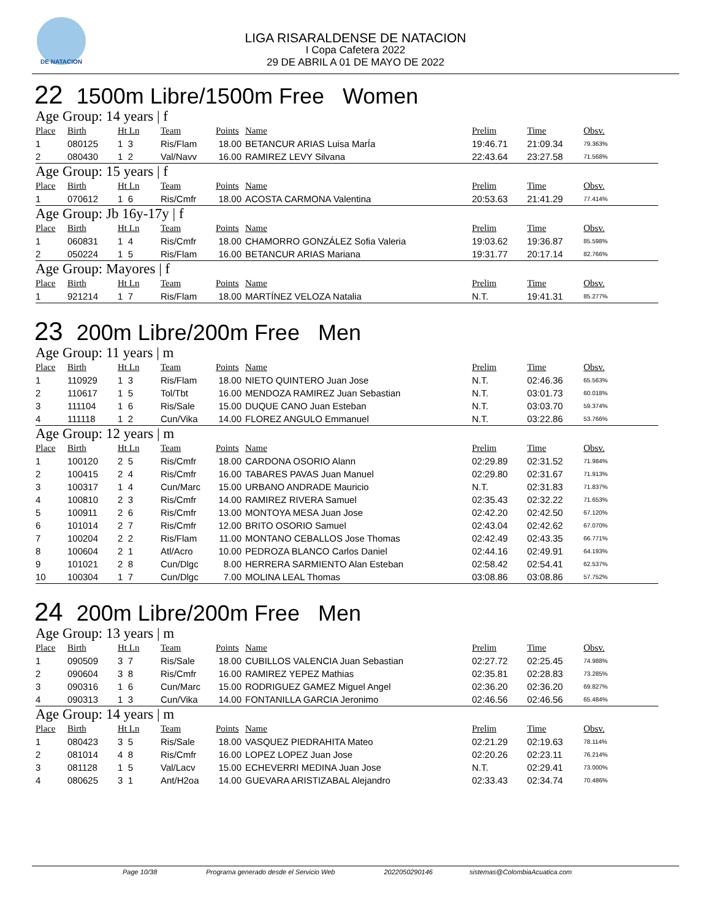DE NATACION
LIGA RISARALDENSE DE NATACION
I Copa Cafetera 2022
29 DE ABRIL A 01 DE MAYO DE 2022
22 1500m Libre/1500m Free Women
Age Group: 14 years | f
| Place | Birth | Ht Ln | Team | Points | Name | Prelim | Time | Obsv. |
| --- | --- | --- | --- | --- | --- | --- | --- | --- |
| 1 | 080125 | 1 3 | Ris/Flam | 18.00 | BETANCUR ARIAS Luisa MarÍa | 19:46.71 | 21:09.34 | 79.363% |
| 2 | 080430 | 1 2 | Val/Navv | 16.00 | RAMIREZ LEVY Silvana | 22:43.64 | 23:27.58 | 71.568% |
Age Group: 15 years | f
| Place | Birth | Ht Ln | Team | Points | Name | Prelim | Time | Obsv. |
| --- | --- | --- | --- | --- | --- | --- | --- | --- |
| 1 | 070612 | 1 6 | Ris/Cmfr | 18.00 | ACOSTA CARMONA Valentina | 20:53.63 | 21:41.29 | 77.414% |
Age Group: Jb 16y-17y | f
| Place | Birth | Ht Ln | Team | Points | Name | Prelim | Time | Obsv. |
| --- | --- | --- | --- | --- | --- | --- | --- | --- |
| 1 | 060831 | 1 4 | Ris/Cmfr | 18.00 | CHAMORRO GONZÁLEZ Sofia Valeria | 19:03.62 | 19:36.87 | 85.598% |
| 2 | 050224 | 1 5 | Ris/Flam | 16.00 | BETANCUR ARIAS Mariana | 19:31.77 | 20:17.14 | 82.766% |
Age Group: Mayores | f
| Place | Birth | Ht Ln | Team | Points | Name | Prelim | Time | Obsv. |
| --- | --- | --- | --- | --- | --- | --- | --- | --- |
| 1 | 921214 | 1 7 | Ris/Flam | 18.00 | MARTÍNEZ VELOZA Natalia | N.T. | 19:41.31 | 85.277% |
23 200m Libre/200m Free Men
Age Group: 11 years | m
| Place | Birth | Ht Ln | Team | Points | Name | Prelim | Time | Obsv. |
| --- | --- | --- | --- | --- | --- | --- | --- | --- |
| 1 | 110929 | 1 3 | Ris/Flam | 18.00 | NIETO QUINTERO Juan Jose | N.T. | 02:46.36 | 65.563% |
| 2 | 110617 | 1 5 | Tol/Tbt | 16.00 | MENDOZA RAMIREZ Juan Sebastian | N.T. | 03:01.73 | 60.018% |
| 3 | 111104 | 1 6 | Ris/Sale | 15.00 | DUQUE CANO Juan Esteban | N.T. | 03:03.70 | 59.374% |
| 4 | 111118 | 1 2 | Cun/Vika | 14.00 | FLOREZ ANGULO Emmanuel | N.T. | 03:22.86 | 53.766% |
Age Group: 12 years | m
| Place | Birth | Ht Ln | Team | Points | Name | Prelim | Time | Obsv. |
| --- | --- | --- | --- | --- | --- | --- | --- | --- |
| 1 | 100120 | 2 5 | Ris/Cmfr | 18.00 | CARDONA OSORIO Alann | 02:29.89 | 02:31.52 | 71.984% |
| 2 | 100415 | 2 4 | Ris/Cmfr | 16.00 | TABARES PAVAS Juan Manuel | 02:29.80 | 02:31.67 | 71.913% |
| 3 | 100317 | 1 4 | Cun/Marc | 15.00 | URBANO ANDRADE Mauricio | N.T. | 02:31.83 | 71.837% |
| 4 | 100810 | 2 3 | Ris/Cmfr | 14.00 | RAMIREZ RIVERA Samuel | 02:35.43 | 02:32.22 | 71.653% |
| 5 | 100911 | 2 6 | Ris/Cmfr | 13.00 | MONTOYA MESA Juan Jose | 02:42.20 | 02:42.50 | 67.120% |
| 6 | 101014 | 2 7 | Ris/Cmfr | 12.00 | BRITO OSORIO Samuel | 02:43.04 | 02:42.62 | 67.070% |
| 7 | 100204 | 2 2 | Ris/Flam | 11.00 | MONTANO CEBALLOS Jose Thomas | 02:42.49 | 02:43.35 | 66.771% |
| 8 | 100604 | 2 1 | Atl/Acro | 10.00 | PEDROZA BLANCO Carlos Daniel | 02:44.16 | 02:49.91 | 64.193% |
| 9 | 101021 | 2 8 | Cun/Dlgc | 8.00 | HERRERA SARMIENTO Alan Esteban | 02:58.42 | 02:54.41 | 62.537% |
| 10 | 100304 | 1 7 | Cun/Dlgc | 7.00 | MOLINA LEAL Thomas | 03:08.86 | 03:08.86 | 57.752% |
24 200m Libre/200m Free Men
Age Group: 13 years | m
| Place | Birth | Ht Ln | Team | Points | Name | Prelim | Time | Obsv. |
| --- | --- | --- | --- | --- | --- | --- | --- | --- |
| 1 | 090509 | 3 7 | Ris/Sale | 18.00 | CUBILLOS VALENCIA Juan Sebastian | 02:27.72 | 02:25.45 | 74.988% |
| 2 | 090604 | 3 8 | Ris/Cmfr | 16.00 | RAMIREZ YEPEZ Mathias | 02:35.81 | 02:28.83 | 73.285% |
| 3 | 090316 | 1 6 | Cun/Marc | 15.00 | RODRIGUEZ GAMEZ Miguel Angel | 02:36.20 | 02:36.20 | 69.827% |
| 4 | 090313 | 1 3 | Cun/Vika | 14.00 | FONTANILLA GARCIA Jeronimo | 02:46.56 | 02:46.56 | 65.484% |
Age Group: 14 years | m
| Place | Birth | Ht Ln | Team | Points | Name | Prelim | Time | Obsv. |
| --- | --- | --- | --- | --- | --- | --- | --- | --- |
| 1 | 080423 | 3 5 | Ris/Sale | 18.00 | VASQUEZ PIEDRAHITA Mateo | 02:21.29 | 02:19.63 | 78.114% |
| 2 | 081014 | 4 8 | Ris/Cmfr | 16.00 | LOPEZ LOPEZ Juan Jose | 02:20.26 | 02:23.11 | 76.214% |
| 3 | 081128 | 1 5 | Val/Lacv | 15.00 | ECHEVERRI MEDINA Juan Jose | N.T. | 02:29.41 | 73.000% |
| 4 | 080625 | 3 1 | Ant/H2oa | 14.00 | GUEVARA ARISTIZABAL Alejandro | 02:33.43 | 02:34.74 | 70.486% |
Page 10/38 Programa generado desde el Servicio Web 2022050290146 sistemas@ColombiaAcuatica.com